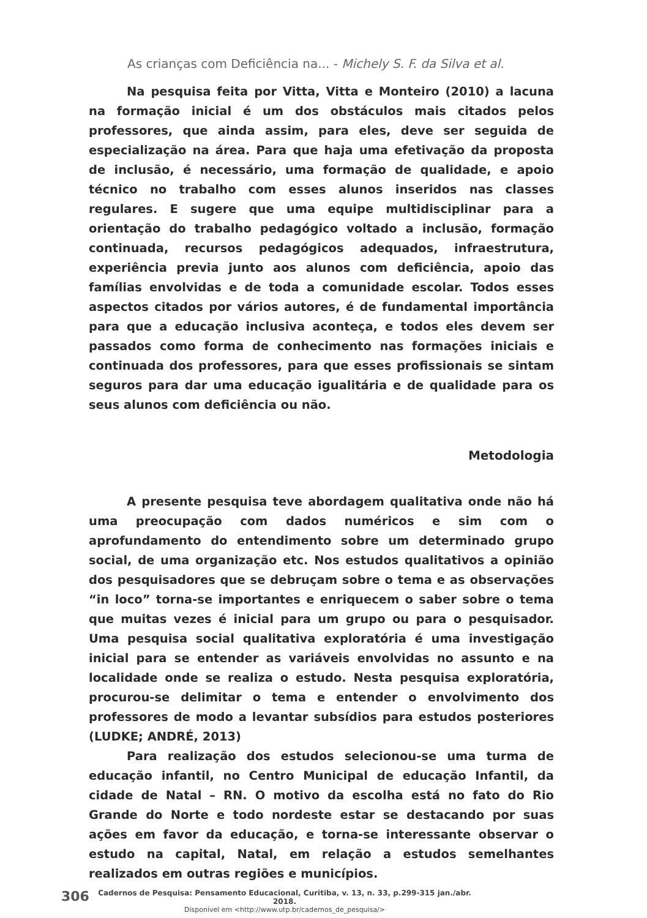As crianças com Deficiência na... - Michely S. F. da Silva et al.
Na pesquisa feita por Vitta, Vitta e Monteiro (2010) a lacuna na formação inicial é um dos obstáculos mais citados pelos professores, que ainda assim, para eles, deve ser seguida de especialização na área. Para que haja uma efetivação da proposta de inclusão, é necessário, uma formação de qualidade, e apoio técnico no trabalho com esses alunos inseridos nas classes regulares. E sugere que uma equipe multidisciplinar para a orientação do trabalho pedagógico voltado a inclusão, formação continuada, recursos pedagógicos adequados, infraestrutura, experiência previa junto aos alunos com deficiência, apoio das famílias envolvidas e de toda a comunidade escolar. Todos esses aspectos citados por vários autores, é de fundamental importância para que a educação inclusiva aconteça, e todos eles devem ser passados como forma de conhecimento nas formações iniciais e continuada dos professores, para que esses profissionais se sintam seguros para dar uma educação igualitária e de qualidade para os seus alunos com deficiência ou não.
Metodologia
A presente pesquisa teve abordagem qualitativa onde não há uma preocupação com dados numéricos e sim com o aprofundamento do entendimento sobre um determinado grupo social, de uma organização etc. Nos estudos qualitativos a opinião dos pesquisadores que se debruçam sobre o tema e as observações “in loco” torna-se importantes e enriquecem o saber sobre o tema que muitas vezes é inicial para um grupo ou para o pesquisador. Uma pesquisa social qualitativa exploratória é uma investigação inicial para se entender as variáveis envolvidas no assunto e na localidade onde se realiza o estudo. Nesta pesquisa exploratória, procurou-se delimitar o tema e entender o envolvimento dos professores de modo a levantar subsídios para estudos posteriores (LUDKE; ANDRÉ, 2013)
Para realização dos estudos selecionou-se uma turma de educação infantil, no Centro Municipal de educação Infantil, da cidade de Natal – RN. O motivo da escolha está no fato do Rio Grande do Norte e todo nordeste estar se destacando por suas ações em favor da educação, e torna-se interessante observar o estudo na capital, Natal, em relação a estudos semelhantes realizados em outras regiões e municípios.
306
Cadernos de Pesquisa: Pensamento Educacional, Curitiba, v. 13, n. 33, p.299-315 jan./abr. 2018.
Disponível em <http://www.utp.br/cadernos_de_pesquisa/>